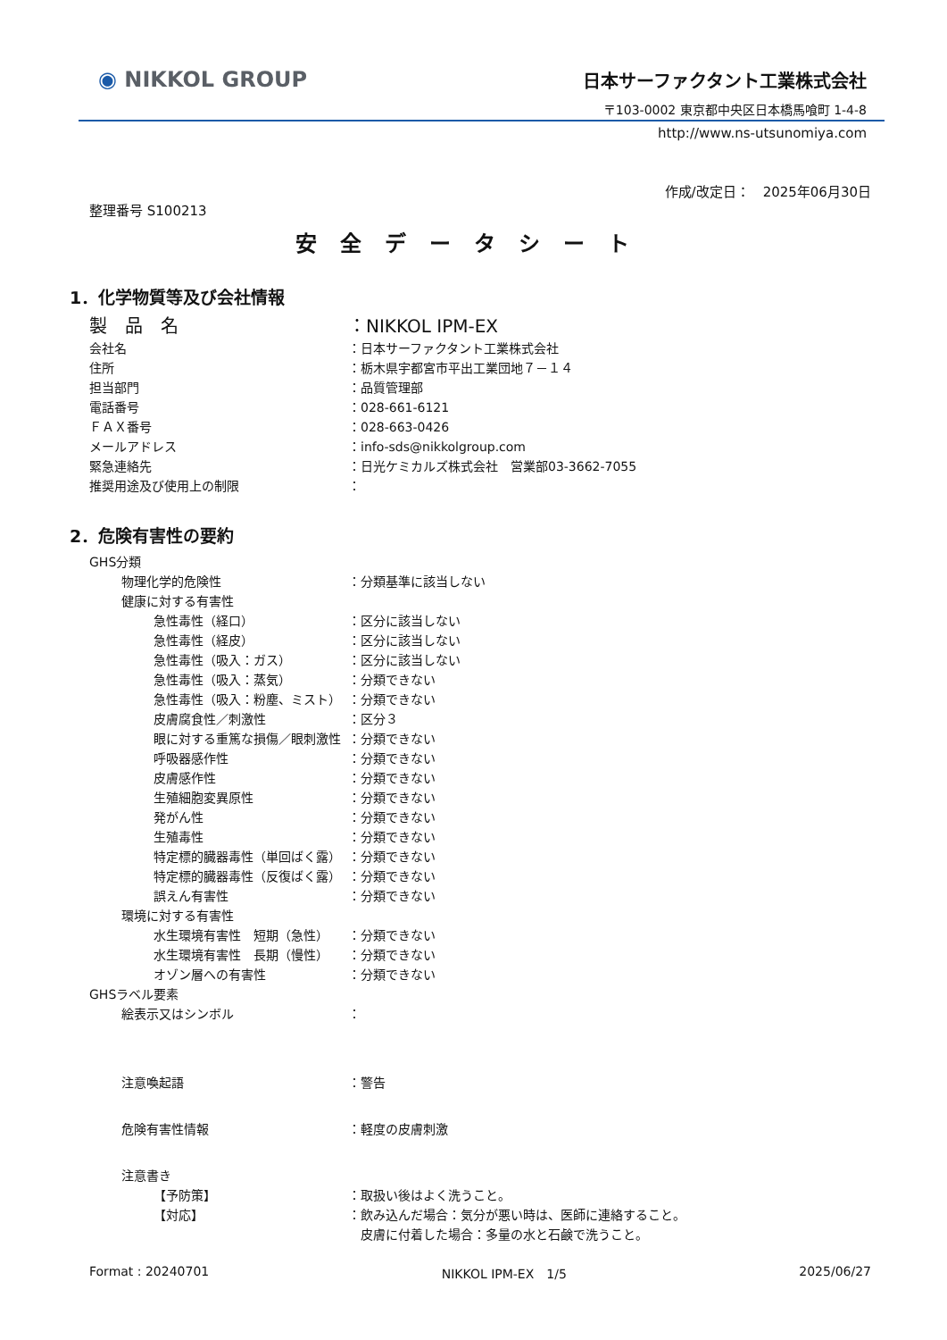◉ NIKKOL GROUP
日本サーファクタント工業株式会社
〒103-0002 東京都中央区日本橋馬喰町 1-4-8
http://www.ns-utsunomiya.com
作成/改定日：　2025年06月30日
整理番号 S100213
安全データシート
1．化学物質等及び会社情報
製　品　名 ：NIKKOL IPM-EX
会社名 ：日本サーファクタント工業株式会社
住所 ：栃木県宇都宮市平出工業団地７－１４
担当部門 ：品質管理部
電話番号 ：028-661-6121
ＦＡＸ番号 ：028-663-0426
メールアドレス ：info-sds@nikkolgroup.com
緊急連絡先 ：日光ケミカルズ株式会社　営業部03-3662-7055
推奨用途及び使用上の制限 ：
2．危険有害性の要約
GHS分類
物理化学的危険性 ：分類基準に該当しない
健康に対する有害性
急性毒性（経口） ：区分に該当しない
急性毒性（経皮） ：区分に該当しない
急性毒性（吸入：ガス） ：区分に該当しない
急性毒性（吸入：蒸気） ：分類できない
急性毒性（吸入：粉塵、ミスト） ：分類できない
皮膚腐食性／刺激性 ：区分３
眼に対する重篤な損傷／眼刺激性 ：分類できない
呼吸器感作性 ：分類できない
皮膚感作性 ：分類できない
生殖細胞変異原性 ：分類できない
発がん性 ：分類できない
生殖毒性 ：分類できない
特定標的臓器毒性（単回ばく露） ：分類できない
特定標的臓器毒性（反復ばく露） ：分類できない
誤えん有害性 ：分類できない
環境に対する有害性
水生環境有害性　短期（急性） ：分類できない
水生環境有害性　長期（慢性） ：分類できない
オゾン層への有害性 ：分類できない
GHSラベル要素
絵表示又はシンボル ：
注意喚起語 ：警告
危険有害性情報 ：軽度の皮膚刺激
注意書き
【予防策】 ：取扱い後はよく洗うこと。
【対応】 ：飲み込んだ場合：気分が悪い時は、医師に連絡すること。
　皮膚に付着した場合：多量の水と石鹸で洗うこと。
Format : 20240701 NIKKOL IPM-EX　1/5 2025/06/27